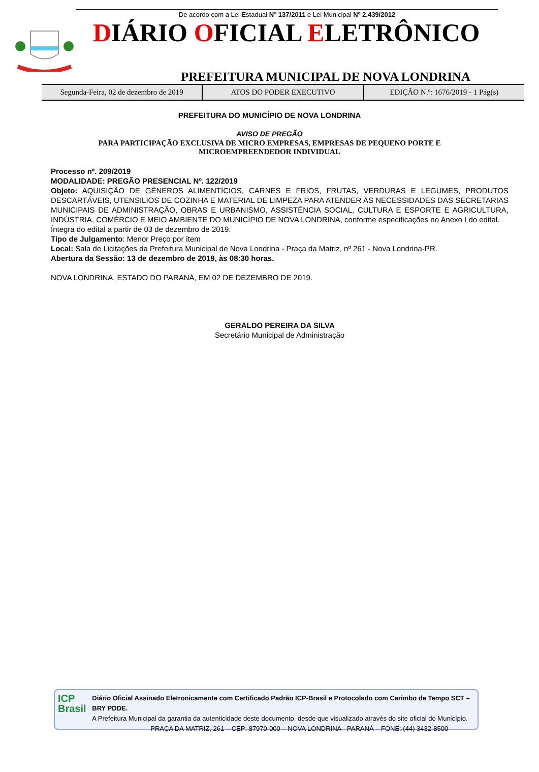De acordo com a Lei Estadual N° 137/2011 e Lei Municipal Nº 2.439/2012
DIÁRIO OFICIAL ELETRÔNICO
PREFEITURA MUNICIPAL DE NOVA LONDRINA
Segunda-Feira, 02 de dezembro de 2019
ATOS DO PODER EXECUTIVO EDIÇÃO N.º: 1676/2019 - 1 Pág(s)
PREFEITURA DO MUNICÍPIO DE NOVA LONDRINA
AVISO DE PREGÃO
PARA PARTICIPAÇÃO EXCLUSIVA DE MICRO EMPRESAS, EMPRESAS DE PEQUENO PORTE E
MICROEMPREENDEDOR INDIVIDUAL
Processo nº. 209/2019
MODALIDADE: PREGÃO PRESENCIAL Nº. 122/2019
Objeto: AQUISIÇÃO DE GÊNEROS ALIMENTÍCIOS, CARNES E FRIOS, FRUTAS, VERDURAS E LEGUMES, PRODUTOS DESCARTÁVEIS, UTENSILIOS DE COZINHA E MATERIAL DE LIMPEZA PARA ATENDER AS NECESSIDADES DAS SECRETARIAS MUNICIPAIS DE ADMINISTRAÇÃO, OBRAS E URBANISMO, ASSISTÊNCIA SOCIAL, CULTURA E ESPORTE E AGRICULTURA, INDÚSTRIA, COMÉRCIO E MEIO AMBIENTE DO MUNICÍPIO DE NOVA LONDRINA, conforme especificações no Anexo I do edital.
Íntegra do edital a partir de 03 de dezembro de 2019.
Tipo de Julgamento: Menor Preço por ítem
Local: Sala de Licitações da Prefeitura Municipal de Nova Londrina - Praça da Matriz, nº 261 - Nova Londrina-PR.
Abertura da Sessão: 13 de dezembro de 2019, às 08:30 horas.
NOVA LONDRINA, ESTADO DO PARANÁ, EM 02 DE DEZEMBRO DE 2019.
GERALDO PEREIRA DA SILVA
Secretário Municipal de Administração
ICP
Brasil
Diário Oficial Assinado Eletronicamente com Certificado Padrão ICP-Brasil e Protocolado com Carimbo de Tempo SCT – BRY PDDE.
A Prefeitura Municipal da garantia da autenticidade deste documento, desde que visualizado através do site oficial do Município.
PRAÇA DA MATRIZ, 261 – CEP: 87970-000 – NOVA LONDRINA - PARANÁ – FONE: (44) 3432-8500